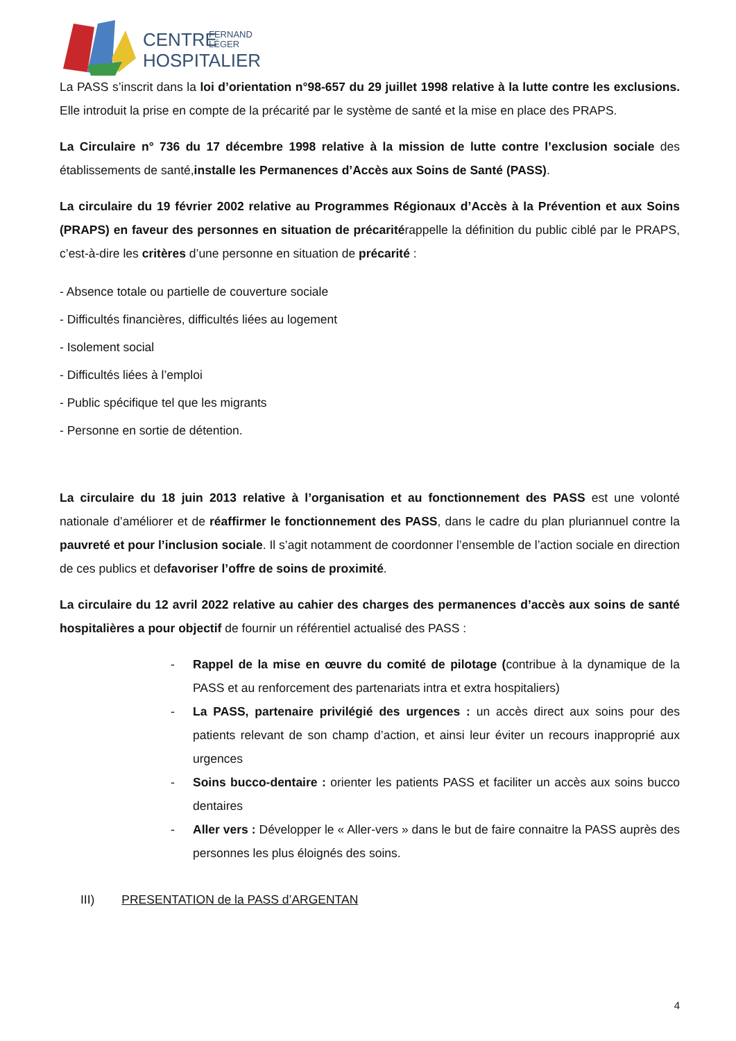CENTRE
FERNAND
LÉGER
HOSPITALIER
La PASS s’inscrit dans la loi d’orientation n°98-657 du 29 juillet 1998 relative à la lutte contre les exclusions. Elle introduit la prise en compte de la précarité par le système de santé et la mise en place des PRAPS.
La Circulaire n° 736 du 17 décembre 1998 relative à la mission de lutte contre l’exclusion sociale des établissements de santé,installe les Permanences d’Accès aux Soins de Santé (PASS).
La circulaire du 19 février 2002 relative au Programmes Régionaux d’Accès à la Prévention et aux Soins (PRAPS) en faveur des personnes en situation de précaritérappelle la définition du public ciblé par le PRAPS, c’est-à-dire les critères d’une personne en situation de précarité :
- Absence totale ou partielle de couverture sociale
- Difficultés financières, difficultés liées au logement
- Isolement social
- Difficultés liées à l’emploi
- Public spécifique tel que les migrants
- Personne en sortie de détention.
La circulaire du 18 juin 2013 relative à l’organisation et au fonctionnement des PASS est une volonté nationale d’améliorer et de réaffirmer le fonctionnement des PASS, dans le cadre du plan pluriannuel contre la pauvreté et pour l’inclusion sociale. Il s’agit notamment de coordonner l’ensemble de l’action sociale en direction de ces publics et defavoriser l’offre de soins de proximité.
La circulaire du 12 avril 2022 relative au cahier des charges des permanences d’accès aux soins de santé hospitalières a pour objectif de fournir un référentiel actualisé des PASS :
- Rappel de la mise en œuvre du comité de pilotage (contribue à la dynamique de la PASS et au renforcement des partenariats intra et extra hospitaliers)
- La PASS, partenaire privilégié des urgences : un accès direct aux soins pour des patients relevant de son champ d’action, et ainsi leur éviter un recours inapproprié aux urgences
- Soins bucco-dentaire : orienter les patients PASS et faciliter un accès aux soins bucco dentaires
- Aller vers : Développer le « Aller-vers » dans le but de faire connaitre la PASS auprès des personnes les plus éloignés des soins.
III) PRESENTATION de la PASS d’ARGENTAN
4